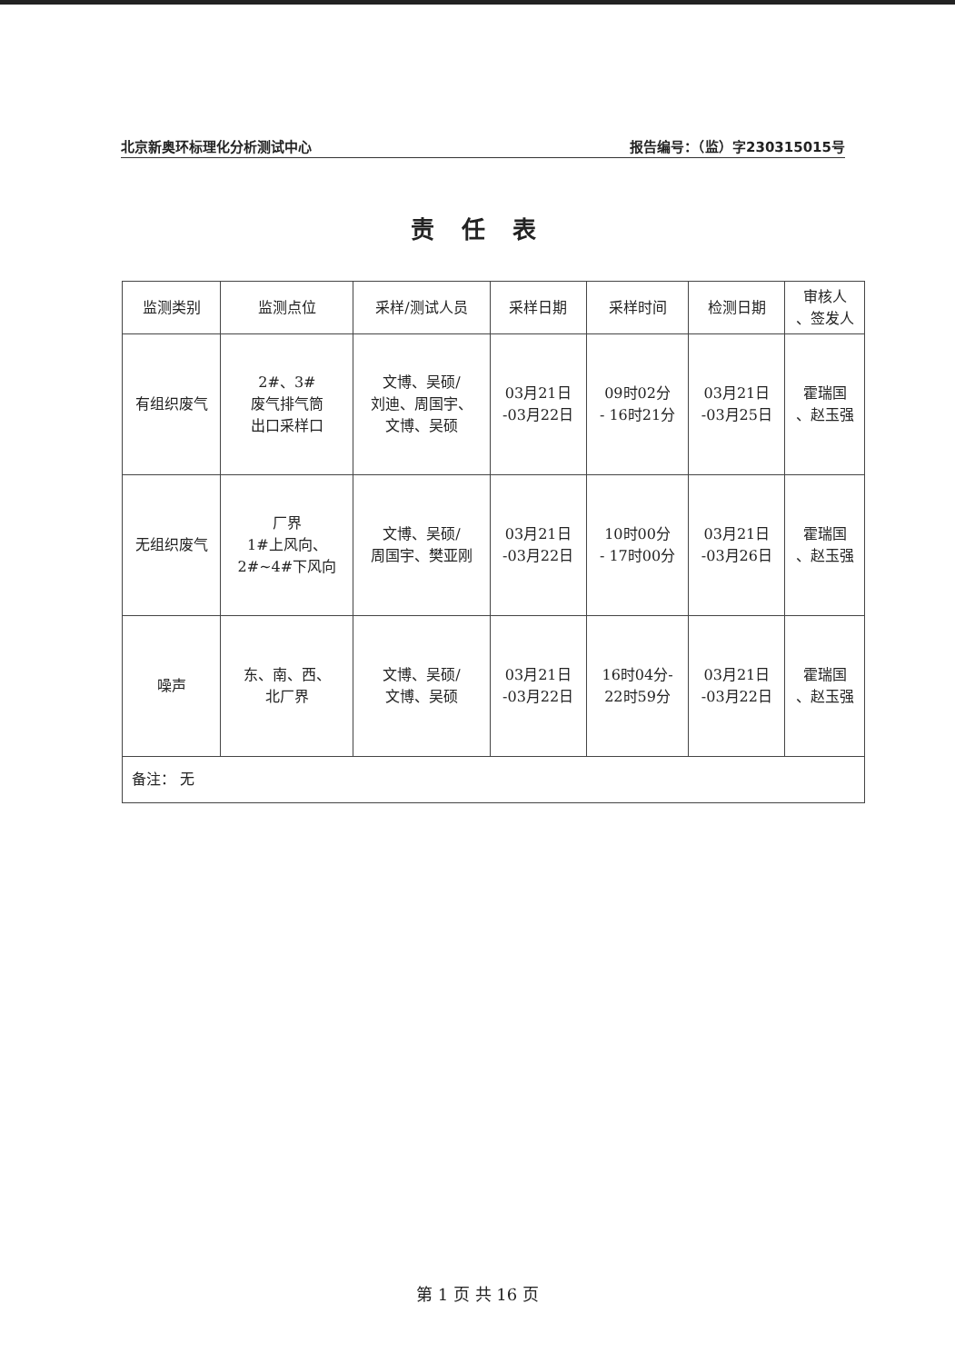北京新奥环标理化分析测试中心 报告编号：（监）字230315015号
责任表
| 监测类别 | 监测点位 | 采样/测试人员 | 采样日期 | 采样时间 | 检测日期 | 审核人 、签发人 |
| --- | --- | --- | --- | --- | --- | --- |
| 有组织废气 | 2#、3# 废气排气筒 出口采样口 | 文博、吴硕/ 刘迪、周国宇、 文博、吴硕 | 03月21日 -03月22日 | 09时02分 - 16时21分 | 03月21日 -03月25日 | 霍瑞国 、赵玉强 |
| 无组织废气 | 厂界 1#上风向、 2#~4#下风向 | 文博、吴硕/ 周国宇、樊亚刚 | 03月21日 -03月22日 | 10时00分 - 17时00分 | 03月21日 -03月26日 | 霍瑞国 、赵玉强 |
| 噪声 | 东、南、西、 北厂界 | 文博、吴硕/ 文博、吴硕 | 03月21日 -03月22日 | 16时04分- 22时59分 | 03月21日 -03月22日 | 霍瑞国 、赵玉强 |
| 备注： 无 | | | | | | |
第 1 页 共 16 页